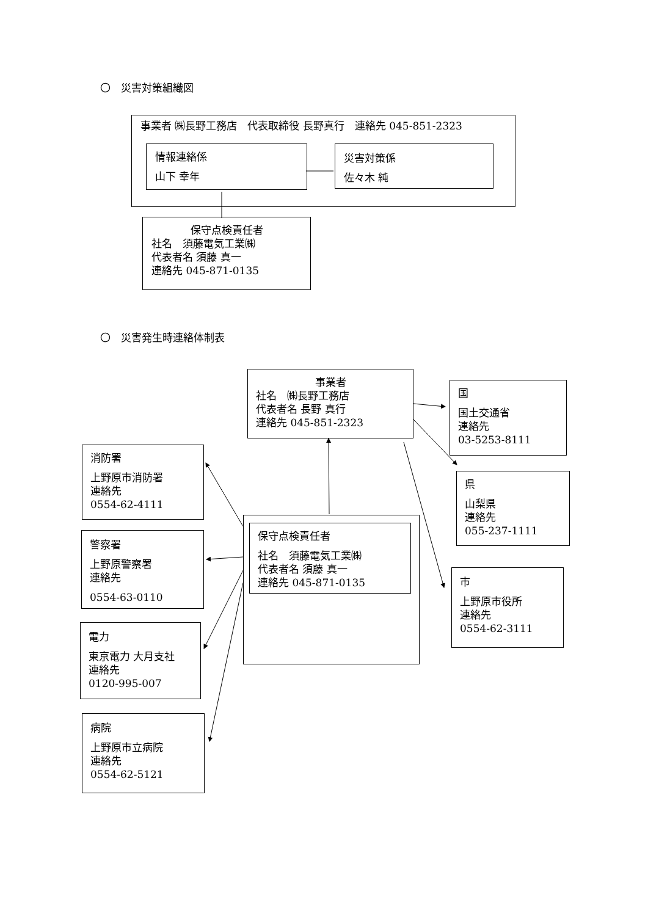〇　災害対策組織図
事業者 ㈱長野工務店　代表取締役 長野真行　連絡先 045-851-2323
情報連絡係
山下 幸年
災害対策係
佐々木 純
保守点検責任者
社名　須藤電気工業㈱
代表者名 須藤 真一
連絡先 045-871-0135
〇　災害発生時連絡体制表
消防署
上野原市消防署
連絡先
0554-62-4111
警察署
上野原警察署
連絡先
0554-63-0110
電力
東京電力 大月支社
連絡先
0120-995-007
病院
上野原市立病院
連絡先
0554-62-5121
事業者
社名　㈱長野工務店
代表者名 長野 真行
連絡先 045-851-2323
保守点検責任者
社名　須藤電気工業㈱
代表者名 須藤 真一
連絡先 045-871-0135
国
国土交通省
連絡先
03-5253-8111
県
山梨県
連絡先
055-237-1111
市
上野原市役所
連絡先
0554-62-3111